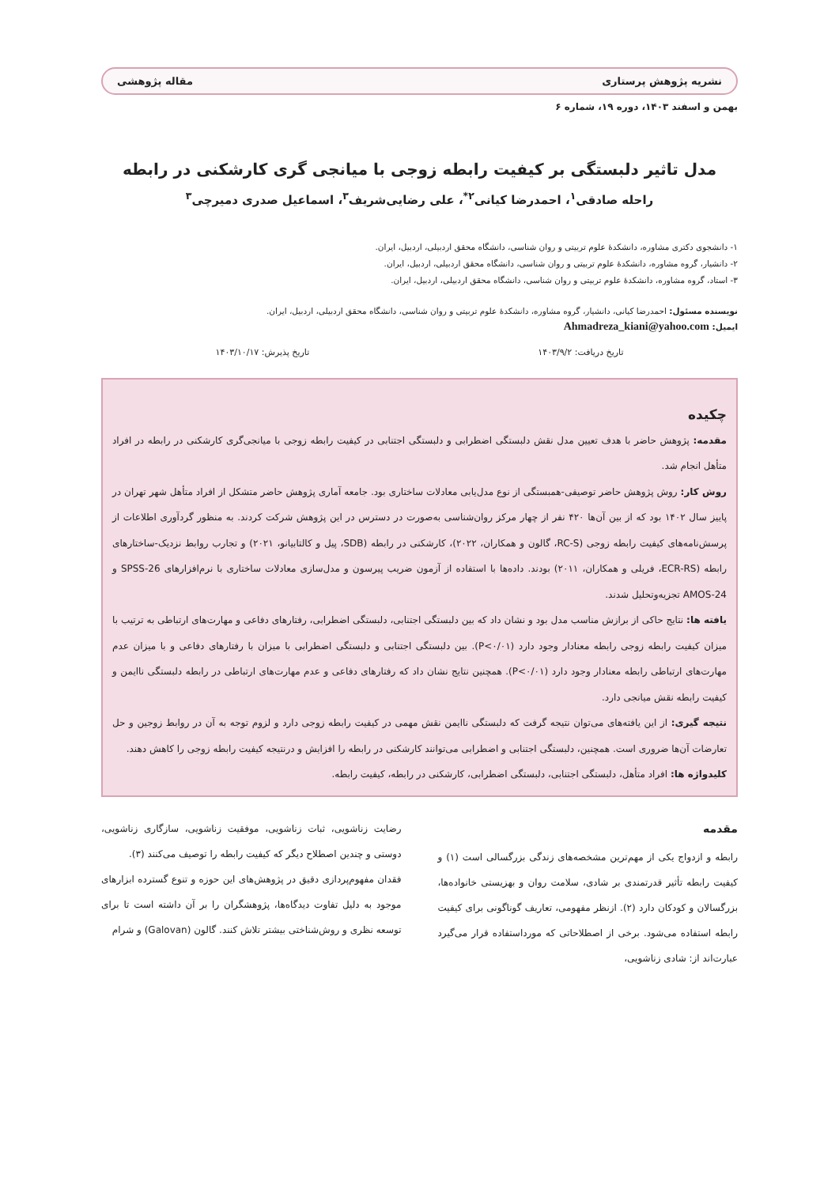نشریه پژوهش پرستاری مقاله پژوهشی
بهمن و اسفند ۱۴۰۳، دوره ۱۹، شماره ۶
مدل تاثیر دلبستگی بر کیفیت رابطه زوجی با میانجی گری کارشکنی در رابطه
راحله صادقی<sup>۱</sup>، احمدرضا کیانی<sup>۲*</sup>، علی رضایی‌شریف<sup>۳</sup>، اسماعیل صدری دمیرچی<sup>۳</sup>
۱- دانشجوی دکتری مشاوره، دانشکدهٔ علوم تربیتی و روان شناسی، دانشگاه محقق اردبیلی، اردبیل، ایران.
۲- دانشیار، گروه مشاوره، دانشکدهٔ علوم تربیتی و روان شناسی، دانشگاه محقق اردبیلی، اردبیل، ایران.
۳- استاد، گروه مشاوره، دانشکدهٔ علوم تربیتی و روان شناسی، دانشگاه محقق اردبیلی، اردبیل، ایران.
نویسنده مسئول: احمدرضا کیانی، دانشیار، گروه مشاوره، دانشکدهٔ علوم تربیتی و روان شناسی، دانشگاه محقق اردبیلی، اردبیل، ایران.
ایمیل: Ahmadreza_kiani@yahoo.com
تاریخ دریافت: ۱۴۰۳/۹/۲ تاریخ پذیرش: ۱۴۰۳/۱۰/۱۷
چکیده
مقدمه: پژوهش حاضر با هدف تعیین مدل نقش دلبستگی اضطرابی و دلبستگی اجتنابی در کیفیت رابطه زوجی با میانجی‌گری کارشکنی در رابطه در افراد متأهل انجام شد.
روش کار: روش پژوهش حاضر توصیفی-همبستگی از نوع مدل‌یابی معادلات ساختاری بود. جامعه آماری پژوهش حاضر متشکل از افراد متأهل شهر تهران در پاییز سال ۱۴۰۲ بود که از بین آن‌ها ۴۲۰ نفر از چهار مرکز روان‌شناسی به‌صورت در دسترس در این پژوهش شرکت کردند. به منظور گردآوری اطلاعات از پرسش‌نامه‌های کیفیت رابطه زوجی (RC-S، گالون و همکاران، ۲۰۲۲)، کارشکنی در رابطه (SDB، پیل و کالتابیانو، ۲۰۲۱) و تجارب روابط نزدیک-ساختارهای رابطه (ECR-RS، فریلی و همکاران، ۲۰۱۱) بودند. داده‌ها با استفاده از آزمون ضریب پیرسون و مدل‌سازی معادلات ساختاری با نرم‌افزارهای SPSS-26 و AMOS-24 تجزیه‌وتحلیل شدند.
یافته ها: نتایج حاکی از برازش مناسب مدل بود و نشان داد که بین دلبستگی اجتنابی، دلبستگی اضطرابی، رفتارهای دفاعی و مهارت‌های ارتباطی به ترتیب با میزان کیفیت رابطه زوجی رابطه معنادار وجود دارد (P<۰/۰۱). بین دلبستگی اجتنابی و دلبستگی اضطرابی با میزان با رفتارهای دفاعی و با میزان عدم مهارت‌های ارتباطی رابطه معنادار وجود دارد (P<۰/۰۱). همچنین نتایج نشان داد که رفتارهای دفاعی و عدم مهارت‌های ارتباطی در رابطه دلبستگی ناایمن و کیفیت رابطه نقش میانجی دارد.
نتیجه گیری: از این یافته‌های می‌توان نتیجه گرفت که دلبستگی ناایمن نقش مهمی در کیفیت رابطه زوجی دارد و لزوم توجه به آن در روابط زوجین و حل تعارضات آن‌ها ضروری است. همچنین، دلبستگی اجتنابی و اضطرابی می‌توانند کارشکنی در رابطه را افزایش و درنتیجه کیفیت رابطه زوجی را کاهش دهند.
کلیدواژه ها: افراد متأهل، دلبستگی اجتنابی، دلبستگی اضطرابی، کارشکنی در رابطه، کیفیت رابطه.
مقدمه
رابطه و ازدواج یکی از مهم‌ترین مشخصه‌های زندگی بزرگسالی است (۱) و کیفیت رابطه تأثیر قدرتمندی بر شادی، سلامت روان و بهزیستی خانواده‌ها، بزرگسالان و کودکان دارد (۲). ازنظر مفهومی، تعاریف گوناگونی برای کیفیت رابطه استفاده می‌شود. برخی از اصطلاحاتی که مورداستفاده قرار می‌گیرد عبارت‌اند از: شادی زناشویی،
رضایت زناشویی، ثبات زناشویی، موفقیت زناشویی، سازگاری زناشویی، دوستی و چندین اصطلاح دیگر که کیفیت رابطه را توصیف می‌کنند (۳).
فقدان مفهوم‌پردازی دقیق در پژوهش‌های این حوزه و تنوع گسترده ابزارهای موجود به دلیل تفاوت دیدگاه‌ها، پژوهشگران را بر آن داشته است تا برای توسعه نظری و روش‌شناختی بیشتر تلاش کنند. گالون (Galovan) و شرام